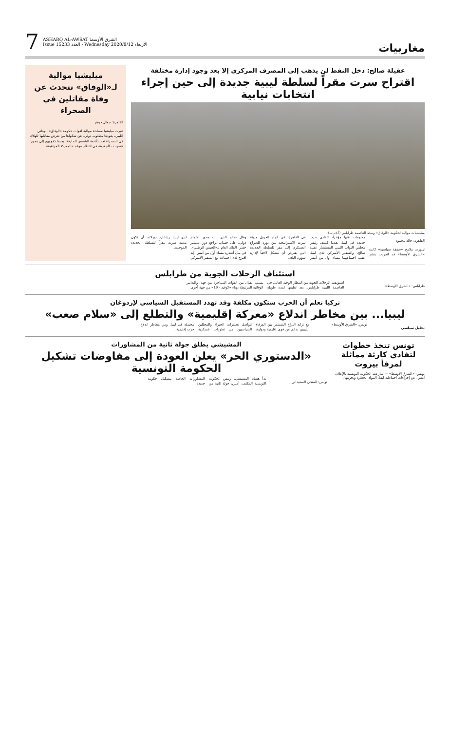مغاربيات
7 ASHARQ AL-AWSAT الشرق الأوسط
Issue 15233 العدد - Wednesday 2020/8/12 الأربعاء
عقيلة صالح: دخل النفط لن يذهب إلى المصرف المركزي إلا بعد وجود إدارة مختلفة
اقتراح سرت مقراً لسلطة ليبية جديدة إلى حين إجراء انتخابات نيابية
ميليشيات موالية لحكومة «الوفاق» وسط العاصمة طرابلس (أ.ف.ب)
القاهرة: خالد محمود
تبلورت ملامح «صفقة سياسية» كانت «الشرق الأوسط» قد انفردت بنشر معلومات عنها مؤخراً، لتفادي حرب جديدة في ليبيا، بعدما كشف رئيس مجلس النواب الليبي المستشار عقيلة صالح، والسفير الأميركي لدى ليبيا، عقب اجتماعهما مساء أول من أمس في القاهرة، عن اتجاه لتحويل مدينة سرت الاستراتيجية من بؤرة للصراع العسكري إلى مقر للسلطة الجديدة التي يفترض أن تتشكل لاحقاً لإدارة شؤون البلاد.
وقال صالح الذي بات محور اهتمام دولي، على حساب تراجع دور المشير حفتر، القائد العام لـ«الجيش الوطني»، في بيان أصدره مساء أول من أمس، إنه اقترح لدى اجتماعه مع السفير الأميركي لدى ليبيا، ريتشارد نورلاند، أن تكون مدينة سرت مقراً للسلطة الجديدة الموحدة.
ميليشيا موالية لـ«الوفاق» تتحدث عن وفاة مقاتلين في الصحراء
القاهرة: جمال جوهر
عبرت ميليشيا مسلحة موالية لقوات حكومة «الوفاق» الوطني الليبي، يقودها مطلوب دولي، عن شكواها من تعرض مقاتليها للهلاك في الصحراء تحت أشعة الشمس الحارقة، بعدما دُفع بهم إلى محور «سرت - الجفرة» في انتظار موعد «المعركة المرتقبة».
استئناف الرحلات الجوية من طرابلس
طرابلس: «الشرق الأوسط»
استؤنفت الرحلات الجوية من المطار الوحيد العامل في العاصمة الليبية طرابلس، بعد تعليقها لمدة طويلة بسبب القتال بين القوات المتناحرة من جهة، والتدابير الوقائية المرتبطة بوباء «كوفيد - 19» من جهة أخرى.
تركيا تعلم أن الحرب ستكون مكلفة وقد تهدد المستقبل السياسي لإردوغان
ليبيا... بين مخاطر اندلاع «معركة إقليمية» والتطلع إلى «سلام صعب»
تحليل سياسي
تونس: «الشرق الأوسط»
مع تزايد النزاع المستمر بين الفرقاء الليبيين بدعم من قوى إقليمية ودولية، تتواصل تحذيرات الخبراء والمحللين السياسيين من تطورات عسكرية محتملة في ليبيا، ومن مخاطر اندلاع حرب إقليمية.
تونس تتخذ خطوات لتفادي كارثة مماثلة لمرفأ بيروت
تونس: «الشرق الأوسط» — سارعت الحكومة التونسية بالإعلان، أمس، عن إجراءات احتياطية لنقل المواد الخطرة وتخزينها.
المشيشي يطلق جولة ثانية من المشاورات
«الدستوري الحر» يعلن العودة إلى مفاوضات تشكيل الحكومة التونسية
تونس: المنجي السعيداني
بدأ هشام المشيشي، رئيس الحكومة التونسية المكلف، أمس، جولة ثانية من المشاورات الخاصة بتشكيل حكومة جديدة.